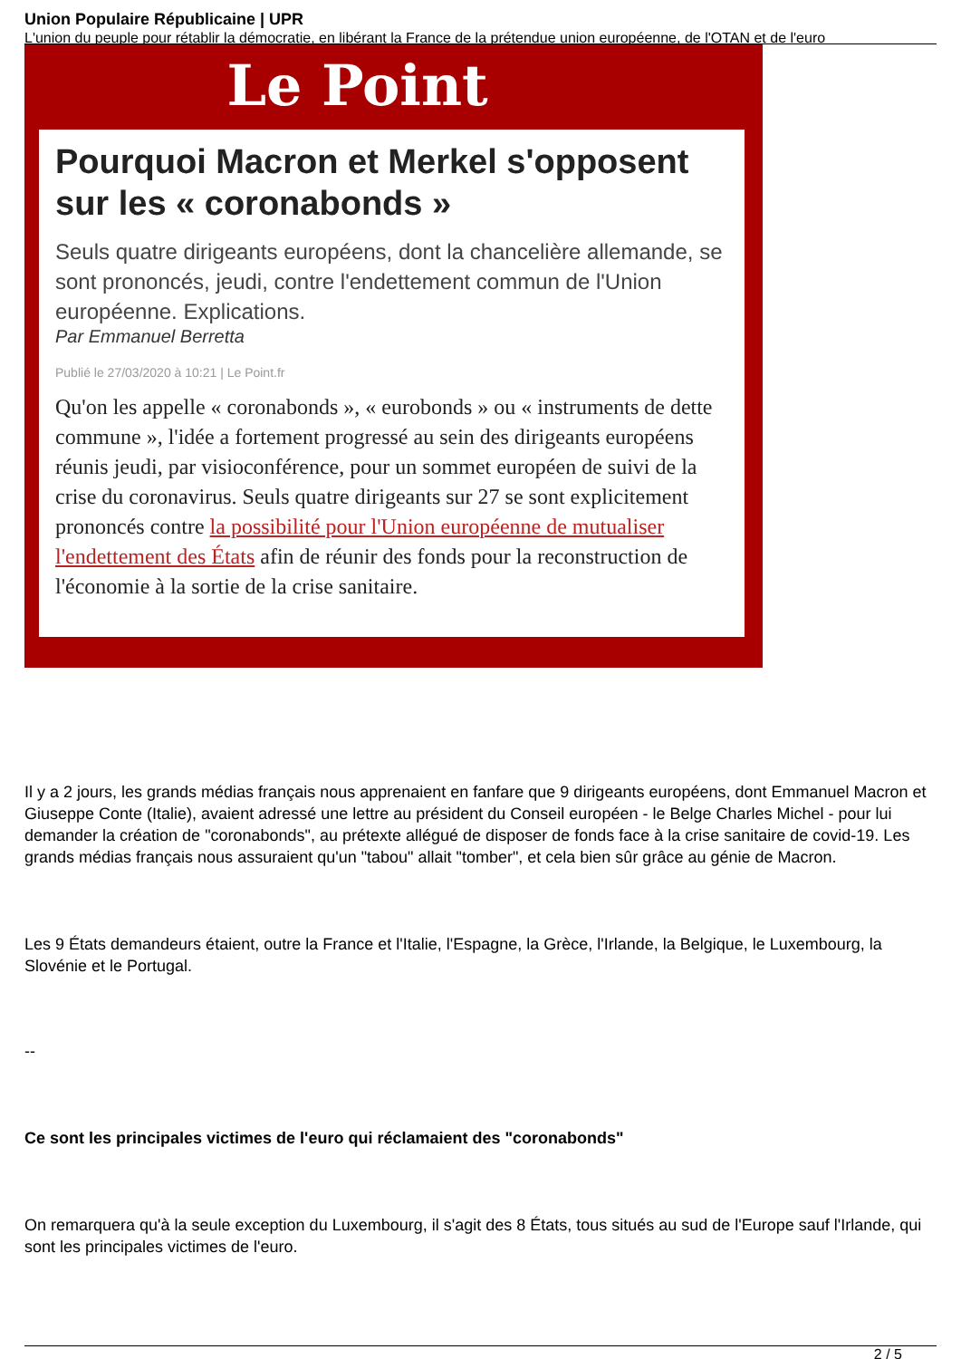Union Populaire Républicaine | UPR
L'union du peuple pour rétablir la démocratie, en libérant la France de la prétendue union européenne, de l'OTAN et de l'euro
Le Point
Pourquoi Macron et Merkel s'opposent sur les « coronabonds »
Seuls quatre dirigeants européens, dont la chancelière allemande, se sont prononcés, jeudi, contre l'endettement commun de l'Union européenne. Explications.
Par Emmanuel Berretta
Publié le 27/03/2020 à 10:21 | Le Point.fr
Qu'on les appelle « coronabonds », « eurobonds » ou « instruments de dette commune », l'idée a fortement progressé au sein des dirigeants européens réunis jeudi, par visioconférence, pour un sommet européen de suivi de la crise du coronavirus. Seuls quatre dirigeants sur 27 se sont explicitement prononcés contre la possibilité pour l'Union européenne de mutualiser l'endettement des États afin de réunir des fonds pour la reconstruction de l'économie à la sortie de la crise sanitaire.
Il y a 2 jours, les grands médias français nous apprenaient en fanfare que 9 dirigeants européens, dont Emmanuel Macron et Giuseppe Conte (Italie), avaient adressé une lettre au président du Conseil européen - le Belge Charles Michel - pour lui demander la création de "coronabonds", au prétexte allégué de disposer de fonds face à la crise sanitaire de covid-19. Les grands médias français nous assuraient qu'un "tabou" allait "tomber", et cela bien sûr grâce au génie de Macron.
Les 9 États demandeurs étaient, outre la France et l'Italie, l'Espagne, la Grèce, l'Irlande, la Belgique, le Luxembourg, la Slovénie et le Portugal.
--
Ce sont les principales victimes de l'euro qui réclamaient des "coronabonds"
On remarquera qu'à la seule exception du Luxembourg, il s'agit des 8 États, tous situés au sud de l'Europe sauf l'Irlande, qui sont les principales victimes de l'euro.
2 / 5